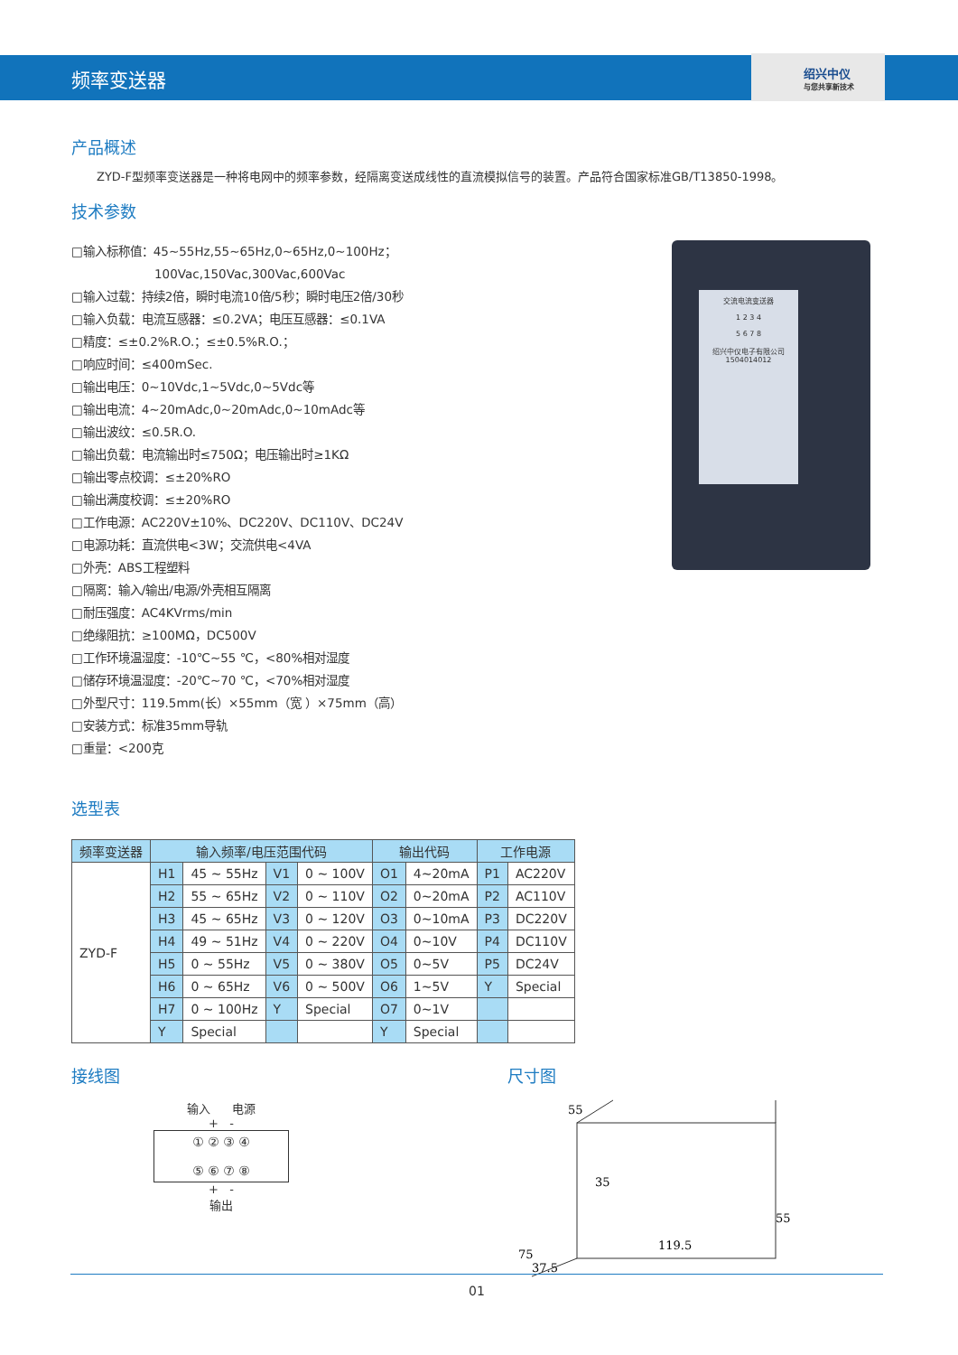频率变送器
绍兴中仪
与您共享新技术
产品概述
ZYD-F型频率变送器是一种将电网中的频率参数，经隔离变送成线性的直流模拟信号的装置。产品符合国家标准GB/T13850-1998。
技术参数
□输入标称值：45~55Hz,55~65Hz,0~65Hz,0~100Hz；
100Vac,150Vac,300Vac,600Vac
□输入过载：持续2倍，瞬时电流10倍/5秒；瞬时电压2倍/30秒
□输入负载：电流互感器：≤0.2VA；电压互感器：≤0.1VA
□精度：≤±0.2%R.O.；≤±0.5%R.O.；
□响应时间：≤400mSec.
□输出电压：0~10Vdc,1~5Vdc,0~5Vdc等
□输出电流：4~20mAdc,0~20mAdc,0~10mAdc等
□输出波纹：≤0.5R.O.
□输出负载：电流输出时≤750Ω；电压输出时≥1KΩ
□输出零点校调：≤±20%RO
□输出满度校调：≤±20%RO
□工作电源：AC220V±10%、DC220V、DC110V、DC24V
□电源功耗：直流供电<3W；交流供电<4VA
□外壳：ABS工程塑料
□隔离：输入/输出/电源/外壳相互隔离
□耐压强度：AC4KVrms/min
□绝缘阻抗：≥100MΩ，DC500V
□工作环境温湿度：-10℃~55 ℃，<80%相对湿度
□储存环境温湿度：-20℃~70 ℃，<70%相对湿度
□外型尺寸：119.5mm(长）×55mm（宽 ）×75mm（高）
□安装方式：标准35mm导轨
□重量：<200克
交流电流变送器
1 2 3 4
5 6 7 8
绍兴中仪电子有限公司
1504014012
选型表
| 频率变送器 | 输入频率/电压范围代码 | | | | 输出代码 | | 工作电源 | |
| --- | --- | --- | --- | --- | --- | --- | --- | --- |
| ZYD-F | H1 | 45 ~ 55Hz | V1 | 0 ~ 100V | O1 | 4~20mA | P1 | AC220V |
| | H2 | 55 ~ 65Hz | V2 | 0 ~ 110V | O2 | 0~20mA | P2 | AC110V |
| | H3 | 45 ~ 65Hz | V3 | 0 ~ 120V | O3 | 0~10mA | P3 | DC220V |
| | H4 | 49 ~ 51Hz | V4 | 0 ~ 220V | O4 | 0~10V | P4 | DC110V |
| | H5 | 0 ~ 55Hz | V5 | 0 ~ 380V | O5 | 0~5V | P5 | DC24V |
| | H6 | 0 ~ 65Hz | V6 | 0 ~ 500V | O6 | 1~5V | Y | Special |
| | H7 | 0 ~ 100Hz | Y | Special | O7 | 0~1V | | |
| | Y | Special | | | Y | Special | | |
接线图
输入 电源
+ -
① ② ③ ④
⑤ ⑥ ⑦ ⑧
+ -
输出
尺寸图
55
35
55
75
37.5
119.5
01